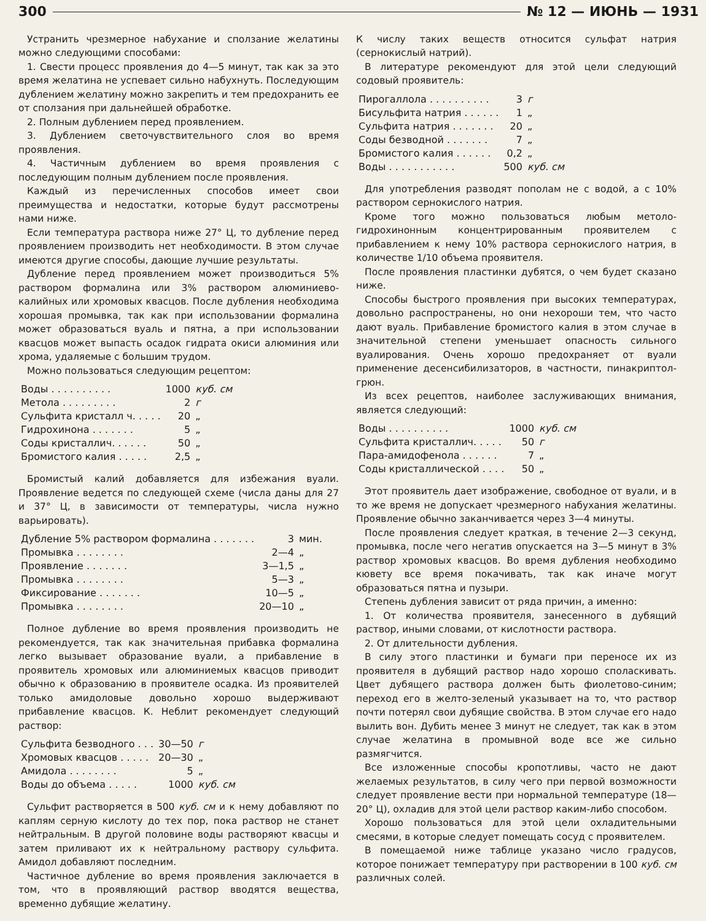300 № 12 — ИЮНЬ — 1931
Устранить чрезмерное набухание и сползание желатины можно следующими способами:
1. Свести процесс проявления до 4—5 минут, так как за это время желатина не успевает сильно набухнуть. Последующим дублением желатину можно закрепить и тем предохранить ее от сползания при дальнейшей обработке.
2. Полным дублением перед проявлением.
3. Дублением светочувствительного слоя во время проявления.
4. Частичным дублением во время проявления с последующим полным дублением после проявления.
Каждый из перечисленных способов имеет свои преимущества и недостатки, которые будут рассмотрены нами ниже.
Если температура раствора ниже 27° Ц, то дубление перед проявлением производить нет необходимости. В этом случае имеются другие способы, дающие лучшие результаты.
Дубление перед проявлением может производиться 5% раствором формалина или 3% раствором алюминиево-калийных или хромовых квасцов. После дубления необходима хорошая промывка, так как при использовании формалина может образоваться вуаль и пятна, а при использовании квасцов может выпасть осадок гидрата окиси алюминия или хрома, удаляемые с большим трудом.
Можно пользоваться следующим рецептом:
| Воды . . . . . . . . . . | 1000 | куб. см |
| Метола . . . . . . . . . | 2 | г |
| Сульфита кристалл ч. . . . . | 20 | „ |
| Гидрохинона . . . . . . . | 5 | „ |
| Соды кристаллич. . . . . . | 50 | „ |
| Бромистого калия . . . . . | 2,5 | „ |
Бромистый калий добавляется для избежания вуали. Проявление ведется по следующей схеме (числа даны для 27 и 37° Ц, в зависимости от температуры, числа нужно варьировать).
| Дубление 5% раствором формалина . . . . . . . | 3 | мин. |
| Промывка . . . . . . . . | 2—4 | „ |
| Проявление . . . . . . . | 3—1,5 | „ |
| Промывка . . . . . . . . | 5—3 | „ |
| Фиксирование . . . . . . . | 10—5 | „ |
| Промывка . . . . . . . . | 20—10 | „ |
Полное дубление во время проявления производить не рекомендуется, так как значительная прибавка формалина легко вызывает образование вуали, а прибавление в проявитель хромовых или алюминиемых квасцов приводит обычно к образованию в проявителе осадка. Из проявителей только амидоловые довольно хорошо выдерживают прибавление квасцов. К. Неблит рекомендует следующий раствор:
| Сульфита безводного . . . | 30—50 | г |
| Хромовых квасцов . . . . . | 20—30 | „ |
| Амидола . . . . . . . . | 5 | „ |
| Воды до объема . . . . . | 1000 | куб. см |
Сульфит растворяется в 500 куб. см и к нему добавляют по каплям серную кислоту до тех пор, пока раствор не станет нейтральным. В другой половине воды растворяют квасцы и затем приливают их к нейтральному раствору сульфита. Амидол добавляют последним.
Частичное дубление во время проявления заключается в том, что в проявляющий раствор вводятся вещества, временно дубящие желатину.
К числу таких веществ относится сульфат натрия (сернокислый натрий).
В литературе рекомендуют для этой цели следующий содовый проявитель:
| Пирогаллола . . . . . . . . . . | 3 | г |
| Бисульфита натрия . . . . . . | 1 | „ |
| Сульфита натрия . . . . . . . | 20 | „ |
| Соды безводной . . . . . . . | 7 | „ |
| Бромистого калия . . . . . . | 0,2 | „ |
| Воды . . . . . . . . . . . | 500 | куб. см |
Для употребления разводят пополам не с водой, а с 10% раствором сернокислого натрия.
Кроме того можно пользоваться любым метоло-гидрохинонным концентрированным проявителем с прибавлением к нему 10% раствора сернокислого натрия, в количестве 1/10 объема проявителя.
После проявления пластинки дубятся, о чем будет сказано ниже.
Способы быстрого проявления при высоких температурах, довольно распространены, но они нехороши тем, что часто дают вуаль. Прибавление бромистого калия в этом случае в значительной степени уменьшает опасность сильного вуалирования. Очень хорошо предохраняет от вуали применение десенсибилизаторов, в частности, пинакриптол-грюн.
Из всех рецептов, наиболее заслуживающих внимания, является следующий:
| Воды . . . . . . . . . . | 1000 | куб. см |
| Сульфита кристаллич. . . . . | 50 | г |
| Пара-амидофенола . . . . . . | 7 | „ |
| Соды кристаллической . . . . | 50 | „ |
Этот проявитель дает изображение, свободное от вуали, и в то же время не допускает чрезмерного набухания желатины. Проявление обычно заканчивается через 3—4 минуты.
После проявления следует краткая, в течение 2—3 секунд, промывка, после чего негатив опускается на 3—5 минут в 3% раствор хромовых квасцов. Во время дубления необходимо кювету все время покачивать, так как иначе могут образоваться пятна и пузыри.
Степень дубления зависит от ряда причин, а именно:
1. От количества проявителя, занесенного в дубящий раствор, иными словами, от кислотности раствора.
2. От длительности дубления.
В силу этого пластинки и бумаги при переносе их из проявителя в дубящий раствор надо хорошо споласкивать. Цвет дубящего раствора должен быть фиолетово-синим; переход его в желто-зеленый указывает на то, что раствор почти потерял свои дубящие свойства. В этом случае его надо вылить вон. Дубить менее 3 минут не следует, так как в этом случае желатина в промывной воде все же сильно размягчится.
Все изложенные способы кропотливы, часто не дают желаемых результатов, в силу чего при первой возможности следует проявление вести при нормальной температуре (18—20° Ц), охладив для этой цели раствор каким-либо способом.
Хорошо пользоваться для этой цели охладительными смесями, в которые следует помещать сосуд с проявителем.
В помещаемой ниже таблице указано число градусов, которое понижает температуру при растворении в 100 куб. см различных солей.